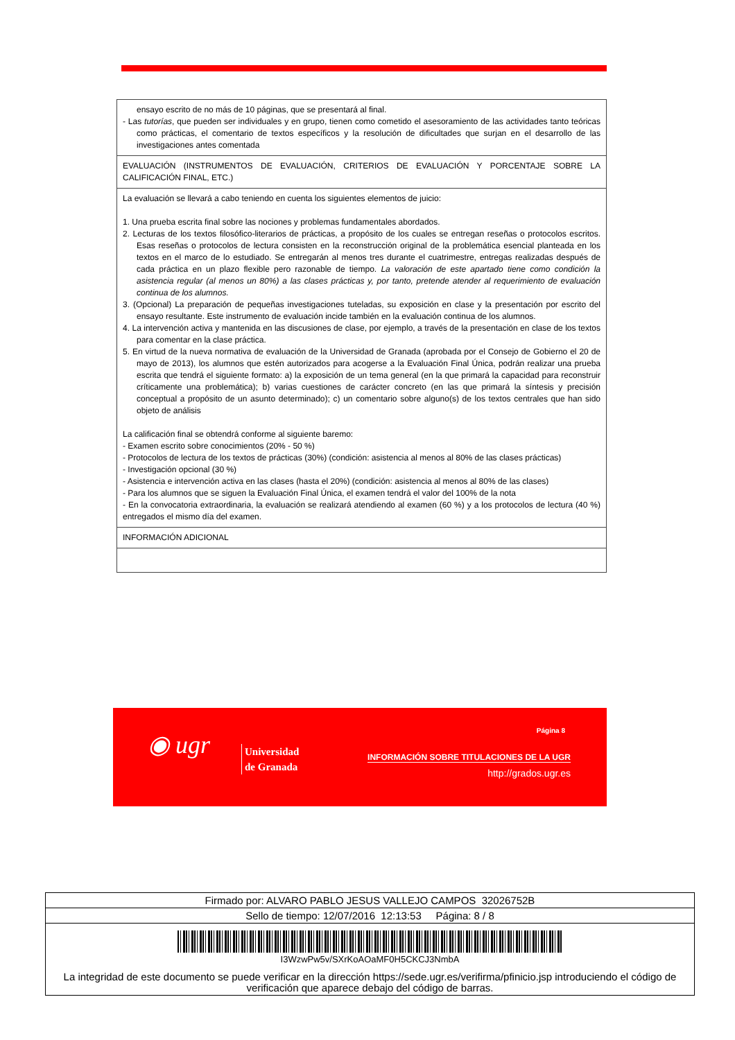| ensayo escrito de no más de 10 páginas, que se presentará al final. - Las tutorías , que pueden ser individuales y en grupo, tienen como cometido el asesoramiento de las actividades tanto teóricas como prácticas, el comentario de textos específicos y la resolución de dificultades que surjan en el desarrollo de las investigaciones antes comentada |
| EVALUACIÓN (INSTRUMENTOS DE EVALUACIÓN, CRITERIOS DE EVALUACIÓN Y PORCENTAJE SOBRE LA CALIFICACIÓN FINAL, ETC.) |
| La evaluación se llevará a cabo teniendo en cuenta los siguientes elementos de juicio: 1. Una prueba escrita final sobre las nociones y problemas fundamentales abordados. 2. Lecturas de los textos filosófico-literarios de prácticas, a propósito de los cuales se entregan reseñas o protocolos escritos. Esas reseñas o protocolos de lectura consisten en la reconstrucción original de la problemática esencial planteada en los textos en el marco de lo estudiado. Se entregarán al menos tres durante el cuatrimestre, entregas realizadas después de cada práctica en un plazo flexible pero razonable de tiempo. La valoración de este apartado tiene como condición la asistencia regular (al menos un 80%) a las clases prácticas y, por tanto, pretende atender al requerimiento de evaluación continua de los alumnos. 3. (Opcional) La preparación de pequeñas investigaciones tuteladas, su exposición en clase y la presentación por escrito del ensayo resultante. Este instrumento de evaluación incide también en la evaluación continua de los alumnos. 4. La intervención activa y mantenida en las discusiones de clase, por ejemplo, a través de la presentación en clase de los textos para comentar en la clase práctica. 5. En virtud de la nueva normativa de evaluación de la Universidad de Granada (aprobada por el Consejo de Gobierno el 20 de mayo de 2013), los alumnos que estén autorizados para acogerse a la Evaluación Final Única, podrán realizar una prueba escrita que tendrá el siguiente formato: a) la exposición de un tema general (en la que primará la capacidad para reconstruir críticamente una problemática); b) varias cuestiones de carácter concreto (en las que primará la síntesis y precisión conceptual a propósito de un asunto determinado); c) un comentario sobre alguno(s) de los textos centrales que han sido objeto de análisis La calificación final se obtendrá conforme al siguiente baremo: - Examen escrito sobre conocimientos (20% - 50 %) - Protocolos de lectura de los textos de prácticas (30%) (condición: asistencia al menos al 80% de las clases prácticas) - Investigación opcional (30 %) - Asistencia e intervención activa en las clases (hasta el 20%) (condición: asistencia al menos al 80% de las clases) - Para los alumnos que se siguen la Evaluación Final Única, el examen tendrá el valor del 100% de la nota - En la convocatoria extraordinaria, la evaluación se realizará atendiendo al examen (60 %) y a los protocolos de lectura (40 %) entregados el mismo día del examen. |
| INFORMACIÓN ADICIONAL |
◉ ugr
Universidad
de Granada
Página 8
INFORMACIÓN SOBRE TITULACIONES DE LA UGR
http://grados.ugr.es
| Firmado por: ALVARO PABLO JESUS VALLEJO CAMPOS 32026752B |
| Sello de tiempo: 12/07/2016 12:13:53 Página: 8 / 8 |
| I3WzwPw5v/SXrKoAOaMF0H5CKCJ3NmbA La integridad de este documento se puede verificar en la dirección https://sede.ugr.es/verifirma/pfinicio.jsp introduciendo el código de verificación que aparece debajo del código de barras. |